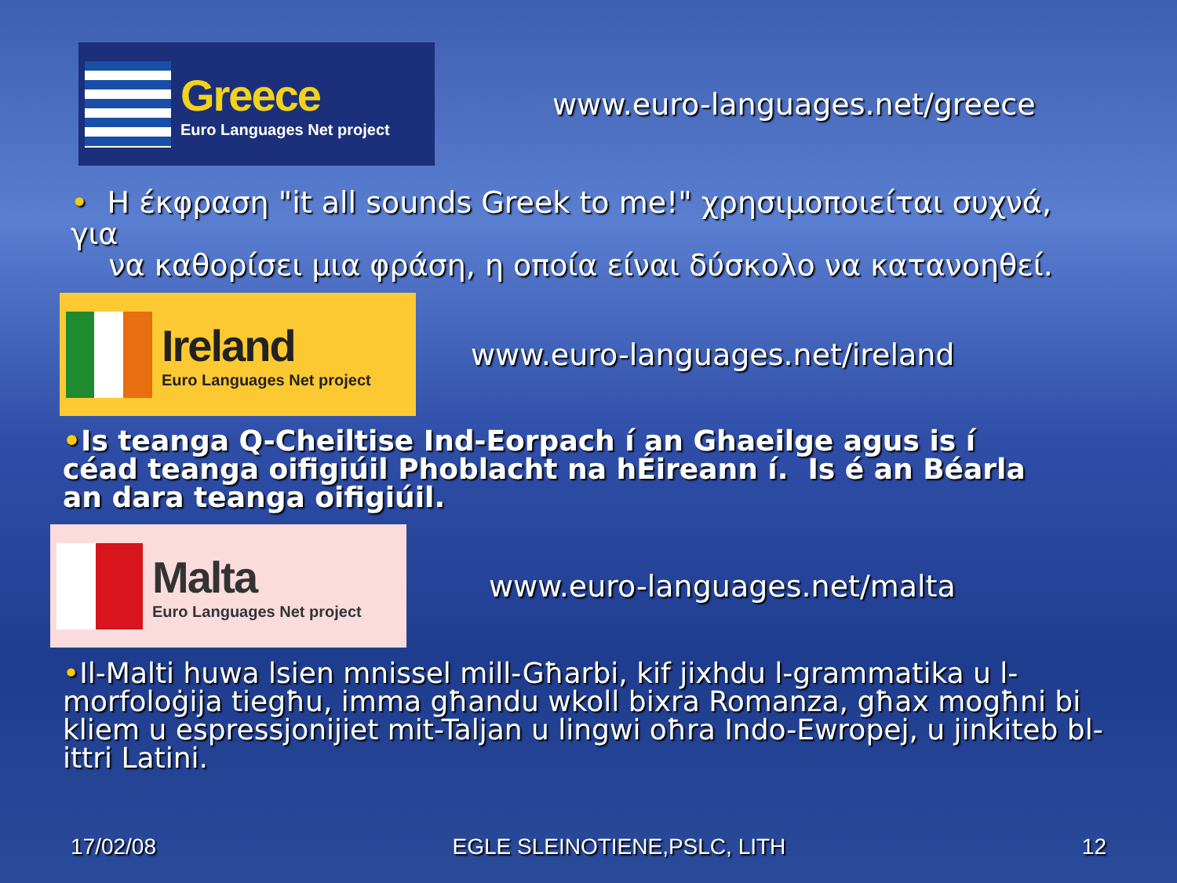Greece
Euro Languages Net project
www.euro-languages.net/greece
• Η έκφραση "it all sounds Greek to me!" χρησιμοποιείται συχνά, για
να καθορίσει μια φράση, η οποία είναι δύσκολο να κατανοηθεί.
Ireland
Euro Languages Net project
www.euro-languages.net/ireland
•Is teanga Q-Cheiltise Ind-Eorpach í an Ghaeilge agus is í céad teanga oifigiúil Phoblacht na hÉireann í. Is é an Béarla an dara teanga oifigiúil.
Malta
Euro Languages Net project
www.euro-languages.net/malta
•Il-Malti huwa lsien mnissel mill-Għarbi, kif jixhdu l-grammatika u l-morfoloġija tiegħu, imma għandu wkoll bixra Romanza, għax mogħni bi kliem u espressjonijiet mit-Taljan u lingwi oħra Indo-Ewropej, u jinkiteb bl-ittri Latini.
17/02/08 EGLE SLEINOTIENE,PSLC, LITH 12